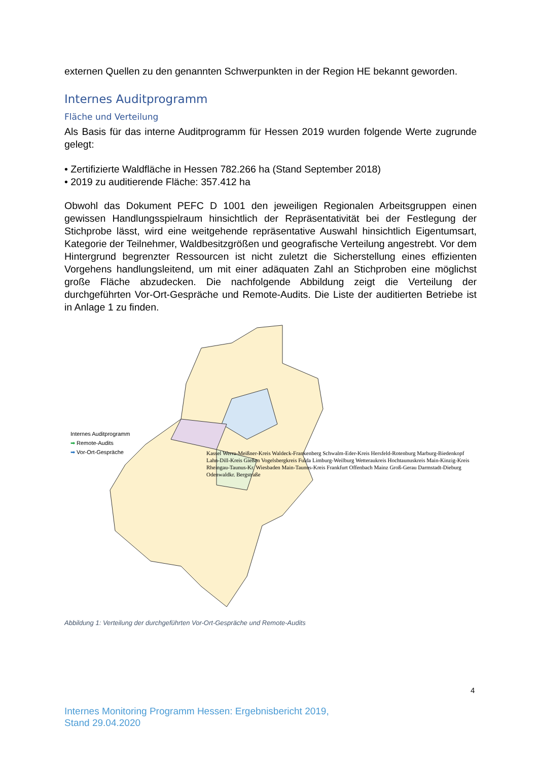externen Quellen zu den genannten Schwerpunkten in der Region HE bekannt geworden.
Internes Auditprogramm
Fläche und Verteilung
Als Basis für das interne Auditprogramm für Hessen 2019 wurden folgende Werte zugrunde gelegt:
• Zertifizierte Waldfläche in Hessen 782.266 ha (Stand September 2018)
• 2019 zu auditierende Fläche: 357.412 ha
Obwohl das Dokument PEFC D 1001 den jeweiligen Regionalen Arbeitsgruppen einen gewissen Handlungsspielraum hinsichtlich der Repräsentativität bei der Festlegung der Stichprobe lässt, wird eine weitgehende repräsentative Auswahl hinsichtlich Eigentumsart, Kategorie der Teilnehmer, Waldbesitzgrößen und geografische Verteilung angestrebt. Vor dem Hintergrund begrenzter Ressourcen ist nicht zuletzt die Sicherstellung eines effizienten Vorgehens handlungsleitend, um mit einer adäquaten Zahl an Stichproben eine möglichst große Fläche abzudecken. Die nachfolgende Abbildung zeigt die Verteilung der durchgeführten Vor-Ort-Gespräche und Remote-Audits. Die Liste der auditierten Betriebe ist in Anlage 1 zu finden.
Internes Auditprogramm
➡ Remote-Audits
➡ Vor-Ort-Gespräche
Kassel Werra-Meißner-Kreis Waldeck-Frankenberg Schwalm-Eder-Kreis Hersfeld-Rotenburg Marburg-Biedenkopf Lahn-Dill-Kreis Gießen Vogelsbergkreis Fulda Limburg-Weilburg Wetteraukreis Hochtaunuskreis Main-Kinzig-Kreis Rheingau-Taunus-Kr. Wiesbaden Main-Taunus-Kreis Frankfurt Offenbach Mainz Groß-Gerau Darmstadt-Dieburg Odenwaldkr. Bergstraße
Abbildung 1: Verteilung der durchgeführten Vor-Ort-Gespräche und Remote-Audits
4
Internes Monitoring Programm Hessen: Ergebnisbericht 2019,
Stand 29.04.2020